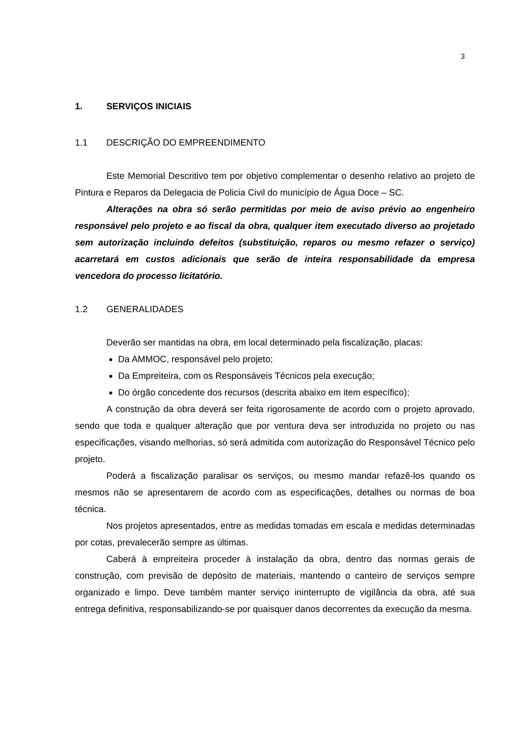3
1. SERVIÇOS INICIAIS
1.1 DESCRIÇÃO DO EMPREENDIMENTO
Este Memorial Descritivo tem por objetivo complementar o desenho relativo ao projeto de Pintura e Reparos da Delegacia de Policia Civil do município de Água Doce – SC.
Alterações na obra só serão permitidas por meio de aviso prévio ao engenheiro responsável pelo projeto e ao fiscal da obra, qualquer item executado diverso ao projetado sem autorização incluindo defeitos (substituição, reparos ou mesmo refazer o serviço) acarretará em custos adicionais que serão de inteira responsabilidade da empresa vencedora do processo licitatório.
1.2 GENERALIDADES
Deverão ser mantidas na obra, em local determinado pela fiscalização, placas:
Da AMMOC, responsável pelo projeto;
Da Empreiteira, com os Responsáveis Técnicos pela execução;
Do órgão concedente dos recursos (descrita abaixo em item específico);
A construção da obra deverá ser feita rigorosamente de acordo com o projeto aprovado, sendo que toda e qualquer alteração que por ventura deva ser introduzida no projeto ou nas especificações, visando melhorias, só será admitida com autorização do Responsável Técnico pelo projeto.
Poderá a fiscalização paralisar os serviços, ou mesmo mandar refazê-los quando os mesmos não se apresentarem de acordo com as especificações, detalhes ou normas de boa técnica.
Nos projetos apresentados, entre as medidas tomadas em escala e medidas determinadas por cotas, prevalecerão sempre as últimas.
Caberá à empreiteira proceder à instalação da obra, dentro das normas gerais de construção, com previsão de depósito de materiais, mantendo o canteiro de serviços sempre organizado e limpo. Deve também manter serviço ininterrupto de vigilância da obra, até sua entrega definitiva, responsabilizando-se por quaisquer danos decorrentes da execução da mesma.